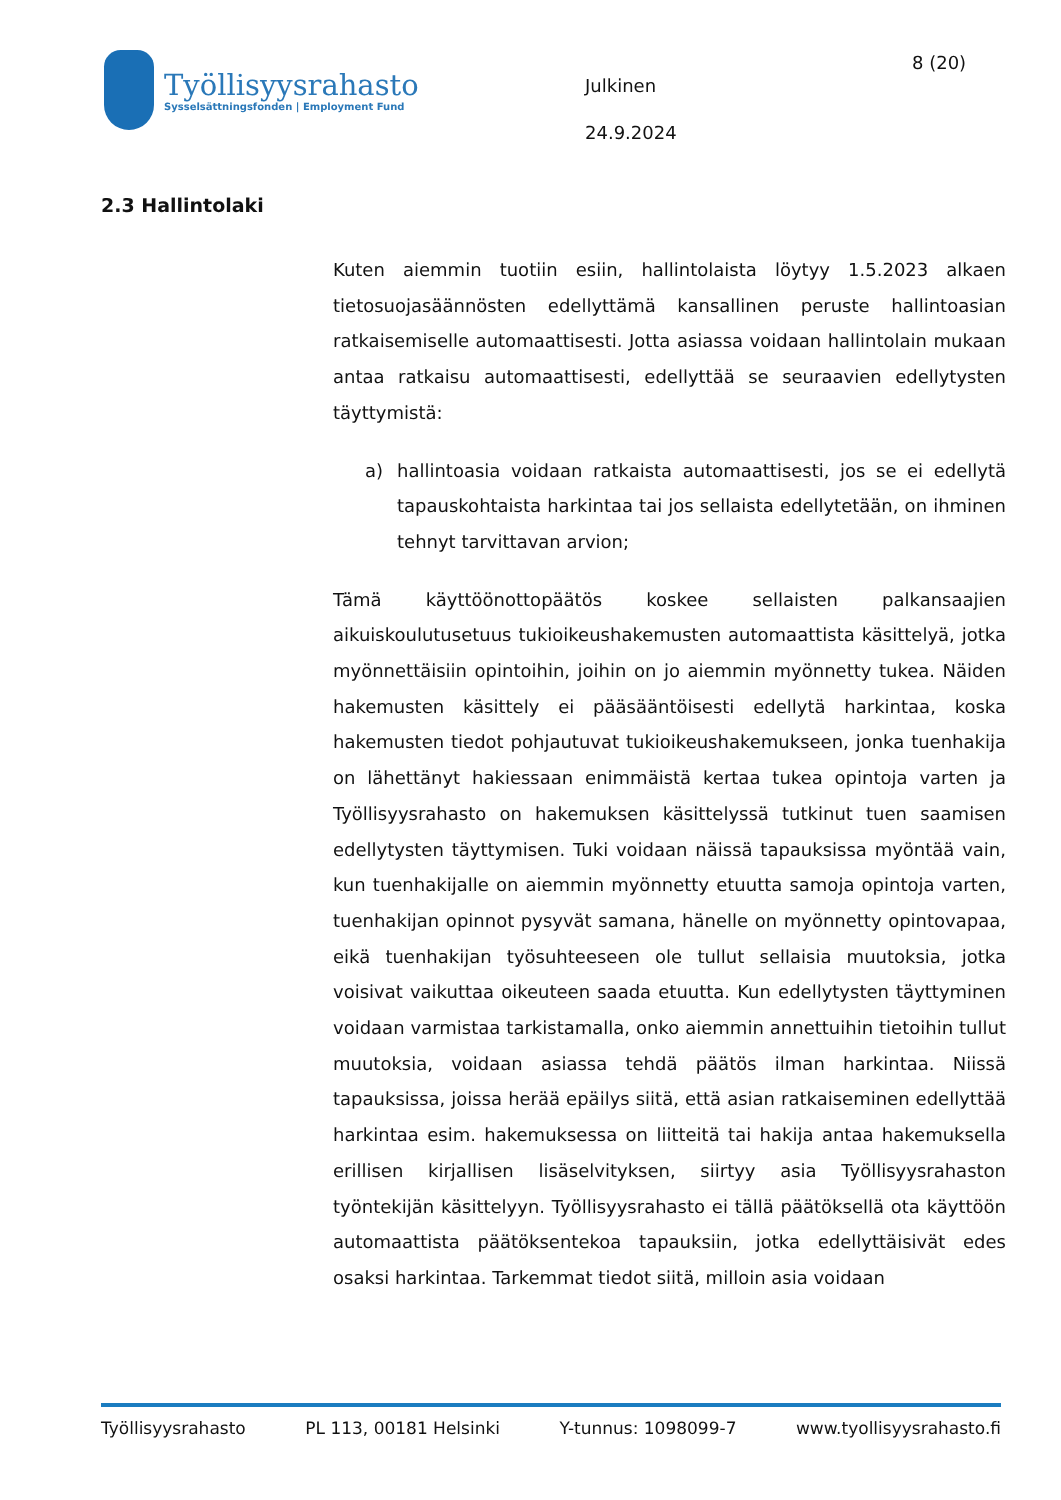Työllisyysrahasto
Sysselsättningsfonden | Employment Fund
Julkinen
24.9.2024
8 (20)
2.3 Hallintolaki
Kuten aiemmin tuotiin esiin, hallintolaista löytyy 1.5.2023 alkaen tietosuojasäännösten edellyttämä kansallinen peruste hallintoasian ratkaisemiselle automaattisesti. Jotta asiassa voidaan hallintolain mukaan antaa ratkaisu automaattisesti, edellyttää se seuraavien edellytysten täyttymistä:
a) hallintoasia voidaan ratkaista automaattisesti, jos se ei edellytä tapauskohtaista harkintaa tai jos sellaista edellytetään, on ihminen tehnyt tarvittavan arvion;
Tämä käyttöönottopäätös koskee sellaisten palkansaajien aikuiskoulutusetuus tukioikeushakemusten automaattista käsittelyä, jotka myönnettäisiin opintoihin, joihin on jo aiemmin myönnetty tukea. Näiden hakemusten käsittely ei pääsääntöisesti edellytä harkintaa, koska hakemusten tiedot pohjautuvat tukioikeushakemukseen, jonka tuenhakija on lähettänyt hakiessaan enimmäistä kertaa tukea opintoja varten ja Työllisyysrahasto on hakemuksen käsittelyssä tutkinut tuen saamisen edellytysten täyttymisen. Tuki voidaan näissä tapauksissa myöntää vain, kun tuenhakijalle on aiemmin myönnetty etuutta samoja opintoja varten, tuenhakijan opinnot pysyvät samana, hänelle on myönnetty opintovapaa, eikä tuenhakijan työsuhteeseen ole tullut sellaisia muutoksia, jotka voisivat vaikuttaa oikeuteen saada etuutta. Kun edellytysten täyttyminen voidaan varmistaa tarkistamalla, onko aiemmin annettuihin tietoihin tullut muutoksia, voidaan asiassa tehdä päätös ilman harkintaa. Niissä tapauksissa, joissa herää epäilys siitä, että asian ratkaiseminen edellyttää harkintaa esim. hakemuksessa on liitteitä tai hakija antaa hakemuksella erillisen kirjallisen lisäselvityksen, siirtyy asia Työllisyysrahaston työntekijän käsittelyyn. Työllisyysrahasto ei tällä päätöksellä ota käyttöön automaattista päätöksentekoa tapauksiin, jotka edellyttäisivät edes osaksi harkintaa. Tarkemmat tiedot siitä, milloin asia voidaan
Työllisyysrahasto PL 113, 00181 Helsinki Y-tunnus: 1098099-7 www.tyollisyysrahasto.fi